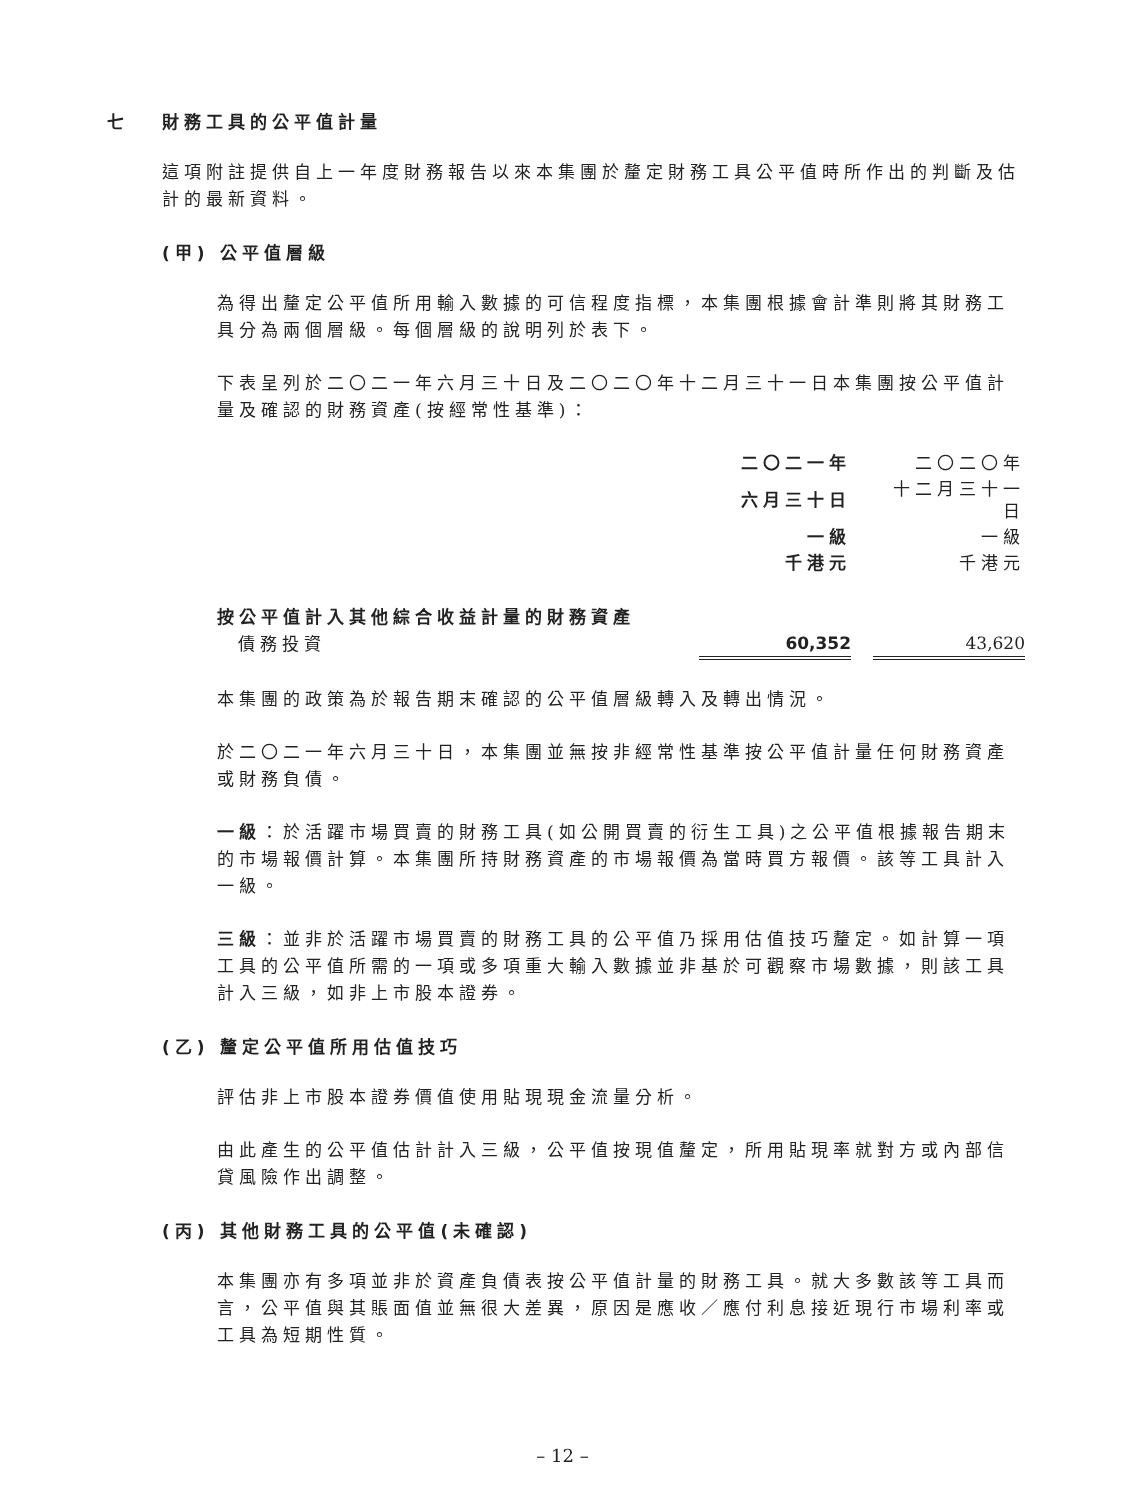七 財務工具的公平值計量
這項附註提供自上一年度財務報告以來本集團於釐定財務工具公平值時所作出的判斷及估計的最新資料。
(甲) 公平值層級
為得出釐定公平值所用輸入數據的可信程度指標，本集團根據會計準則將其財務工具分為兩個層級。每個層級的說明列於表下。
下表呈列於二〇二一年六月三十日及二〇二〇年十二月三十一日本集團按公平值計量及確認的財務資產(按經常性基準)：
| | 二〇二一年 | | 二〇二〇年 |
| | 六月三十日 | | 十二月三十一日 |
| | 一級 | | 一級 |
| | 千港元 | | 千港元 |
| 按公平值計入其他綜合收益計量的財務資產 | | | |
| 債務投資 | 60,352 | | 43,620 |
本集團的政策為於報告期末確認的公平值層級轉入及轉出情況。
於二〇二一年六月三十日，本集團並無按非經常性基準按公平值計量任何財務資產或財務負債。
一級：於活躍市場買賣的財務工具(如公開買賣的衍生工具)之公平值根據報告期末的市場報價計算。本集團所持財務資產的市場報價為當時買方報價。該等工具計入一級。
三級：並非於活躍市場買賣的財務工具的公平值乃採用估值技巧釐定。如計算一項工具的公平值所需的一項或多項重大輸入數據並非基於可觀察市場數據，則該工具計入三級，如非上市股本證券。
(乙) 釐定公平值所用估值技巧
評估非上市股本證券價值使用貼現現金流量分析。
由此產生的公平值估計計入三級，公平值按現值釐定，所用貼現率就對方或內部信貸風險作出調整。
(丙) 其他財務工具的公平值(未確認)
本集團亦有多項並非於資產負債表按公平值計量的財務工具。就大多數該等工具而言，公平值與其賬面值並無很大差異，原因是應收／應付利息接近現行市場利率或工具為短期性質。
– 12 –